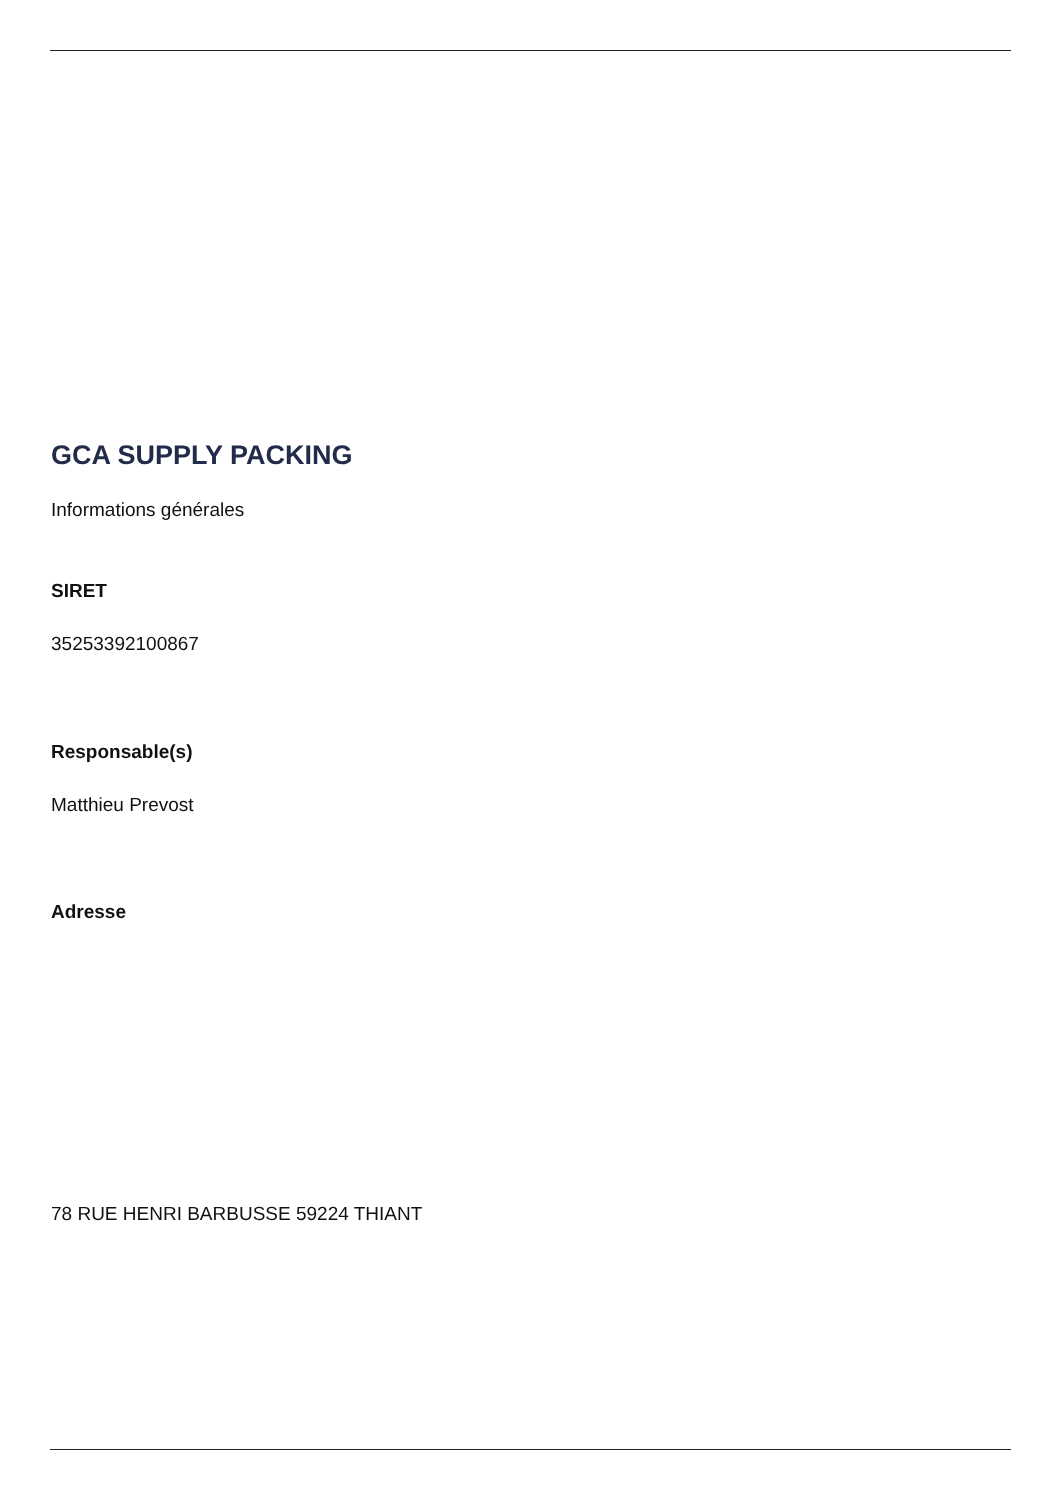GCA SUPPLY PACKING
Informations générales
SIRET
35253392100867
Responsable(s)
Matthieu Prevost
Adresse
78 RUE HENRI BARBUSSE 59224 THIANT